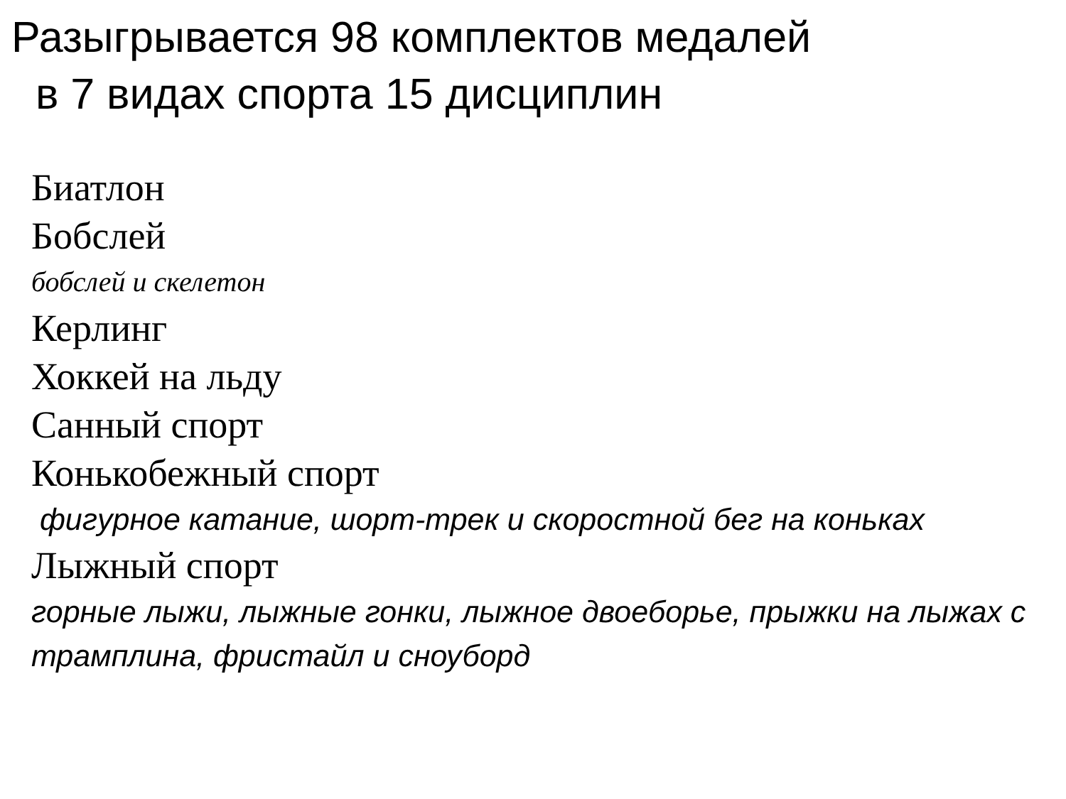Разыгрывается 98 комплектов медалей
в 7 видах спорта 15 дисциплин
Биатлон
Бобслей
бобслей и скелетон
Керлинг
Хоккей на льду
Санный спорт
Конькобежный спорт
фигурное катание, шорт-трек и скоростной бег на коньках
Лыжный спорт
горные лыжи, лыжные гонки, лыжное двоеборье, прыжки на лыжах с трамплина, фристайл и сноуборд